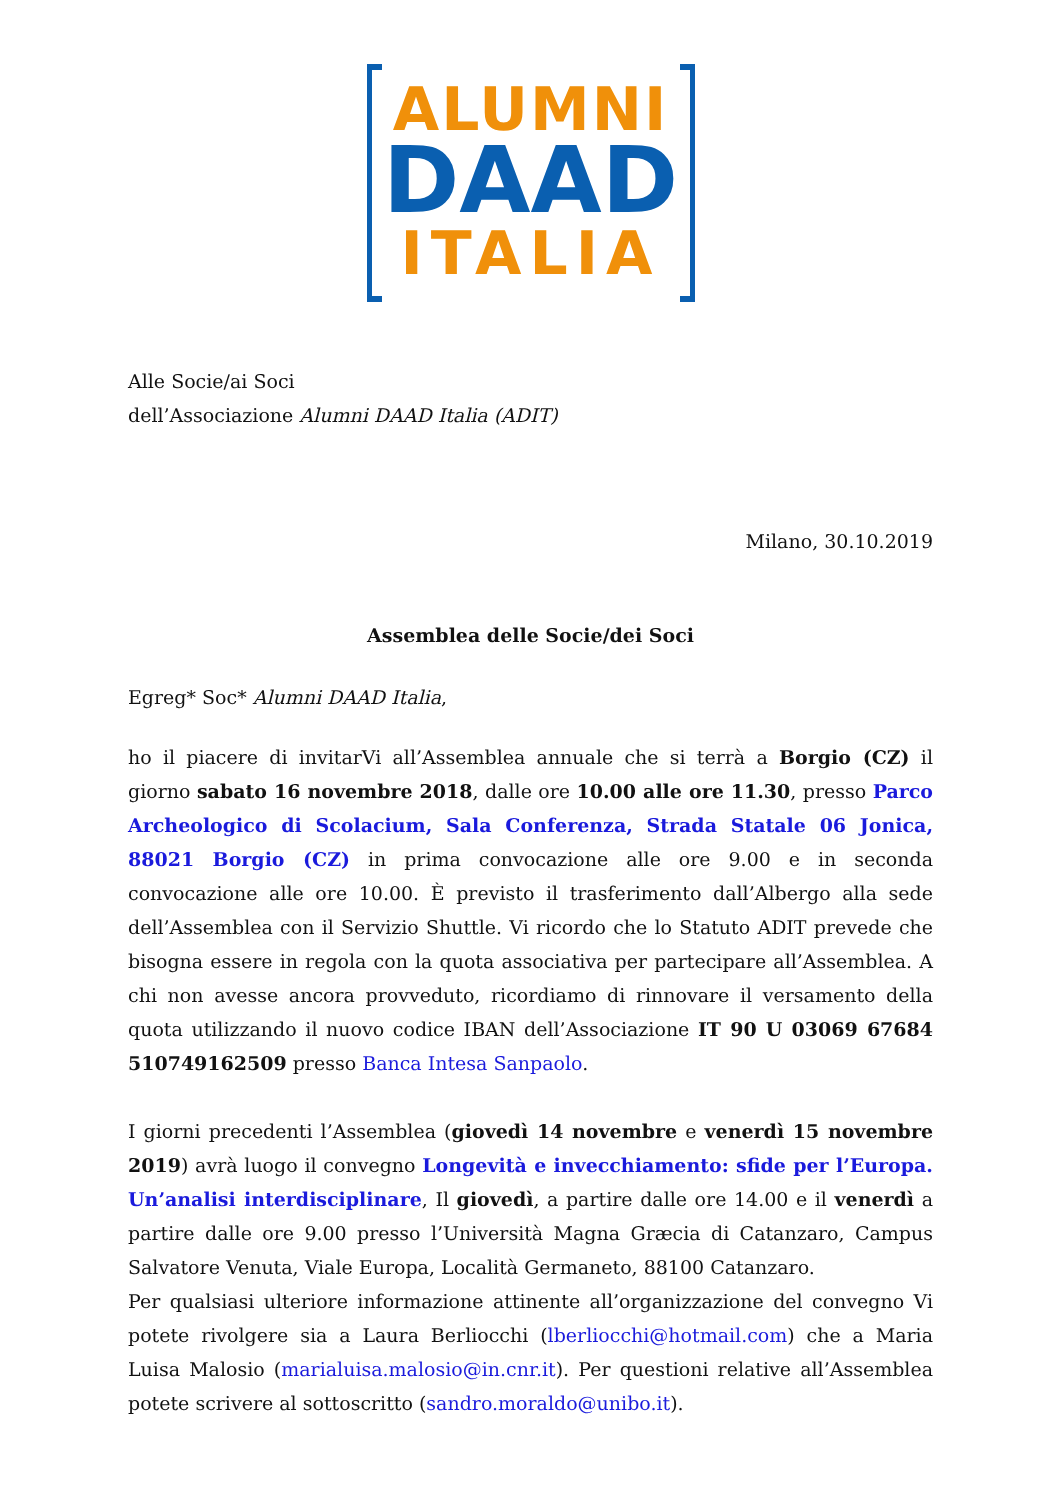ALUMNI
DAAD
ITALIA
Alle Socie/ai Soci
dell’Associazione Alumni DAAD Italia (ADIT)
Milano, 30.10.2019
Assemblea delle Socie/dei Soci
Egreg* Soc* Alumni DAAD Italia,
ho il piacere di invitarVi all’Assemblea annuale che si terrà a Borgio (CZ) il giorno sabato 16 novembre 2018, dalle ore 10.00 alle ore 11.30, presso Parco Archeologico di Scolacium, Sala Conferenza, Strada Statale 06 Jonica, 88021 Borgio (CZ) in prima convocazione alle ore 9.00 e in seconda convocazione alle ore 10.00. È previsto il trasferimento dall’Albergo alla sede dell’Assemblea con il Servizio Shuttle. Vi ricordo che lo Statuto ADIT prevede che bisogna essere in regola con la quota associativa per partecipare all’Assemblea. A chi non avesse ancora provveduto, ricordiamo di rinnovare il versamento della quota utilizzando il nuovo codice IBAN dell’Associazione IT 90 U 03069 67684 510749162509 presso Banca Intesa Sanpaolo.
I giorni precedenti l’Assemblea (giovedì 14 novembre e venerdì 15 novembre 2019) avrà luogo il convegno Longevità e invecchiamento: sfide per l’Europa. Un’analisi interdisciplinare, Il giovedì, a partire dalle ore 14.00 e il venerdì a partire dalle ore 9.00 presso l’Università Magna Græcia di Catanzaro, Campus Salvatore Venuta, Viale Europa, Località Germaneto, 88100 Catanzaro.
Per qualsiasi ulteriore informazione attinente all’organizzazione del convegno Vi potete rivolgere sia a Laura Berliocchi (lberliocchi@hotmail.com) che a Maria Luisa Malosio (marialuisa.malosio@in.cnr.it). Per questioni relative all’Assemblea potete scrivere al sottoscritto (sandro.moraldo@unibo.it).